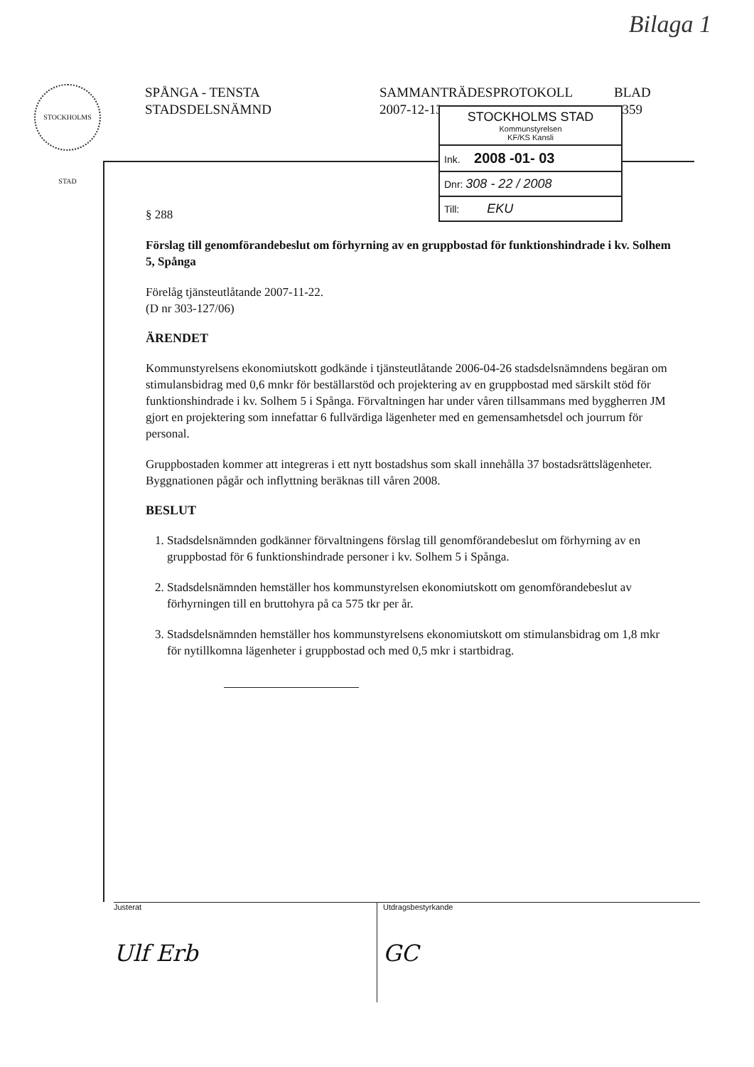Bilaga 1
STOCKHOLMS STAD
SPÅNGA - TENSTA
STADSDELSNÄMND
SAMMANTRÄDESPROTOKOLL
2007-12-13
BLAD
359
STOCKHOLMS STAD
Kommunstyrelsen
KF/KS Kansli
Ink. 2008 -01- 03
Dnr: 308 - 22 / 2008
Till: EKU
§ 288
Förslag till genomförandebeslut om förhyrning av en gruppbostad för funktionshindrade i kv. Solhem 5, Spånga
Förelåg tjänsteutlåtande 2007-11-22.
(D nr 303-127/06)
ÄRENDET
Kommunstyrelsens ekonomiutskott godkände i tjänsteutlåtande 2006-04-26 stadsdelsnämndens begäran om stimulansbidrag med 0,6 mnkr för beställarstöd och projektering av en gruppbostad med särskilt stöd för funktionshindrade i kv. Solhem 5 i Spånga. Förvaltningen har under våren tillsammans med byggherren JM gjort en projektering som innefattar 6 fullvärdiga lägenheter med en gemensamhetsdel och jourrum för personal.
Gruppbostaden kommer att integreras i ett nytt bostadshus som skall innehålla 37 bostadsrättslägenheter. Byggnationen pågår och inflyttning beräknas till våren 2008.
BESLUT
1. Stadsdelsnämnden godkänner förvaltningens förslag till genomförandebeslut om förhyrning av en gruppbostad för 6 funktionshindrade personer i kv. Solhem 5 i Spånga.
2. Stadsdelsnämnden hemställer hos kommunstyrelsen ekonomiutskott om genomförandebeslut av förhyrningen till en bruttohyra på ca 575 tkr per år.
3. Stadsdelsnämnden hemställer hos kommunstyrelsens ekonomiutskott om stimulansbidrag om 1,8 mkr för nytillkomna lägenheter i gruppbostad och med 0,5 mkr i startbidrag.
Justerat
Ulf Erb
Utdragsbestyrkande
GC